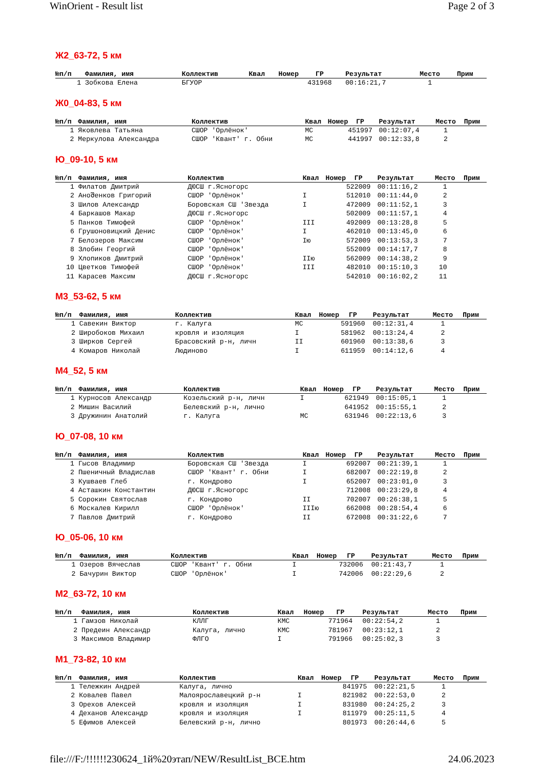WinOrient - Result list Page 2 of 3
Ж2_63-72, 5 км
| №п/п | Фамилия, имя | Коллектив | Квал | Номер | ГР | Результат | Место | Прим |
| --- | --- | --- | --- | --- | --- | --- | --- | --- |
| 1 | Зобкова Елена | БГУОР | | 43 | 1968 | 00:16:21,7 | 1 | |
Ж0_04-83, 5 км
| №п/п | Фамилия, имя | Коллектив | Квал | Номер | ГР | Результат | Место | Прим |
| --- | --- | --- | --- | --- | --- | --- | --- | --- |
| 1 | Яковлева Татьяна | СШОР 'Орлёнок' | МС | 45 | 1997 | 00:12:07,4 | 1 | |
| 2 | Меркулова Александра | СШОР 'Квант' г. Обни | МС | 44 | 1997 | 00:12:33,8 | 2 | |
Ю_09-10, 5 км
| №п/п | Фамилия, имя | Коллектив | Квал | Номер | ГР | Результат | Место | Прим |
| --- | --- | --- | --- | --- | --- | --- | --- | --- |
| 1 | Филатов Дмитрий | ДЮСШ г.Ясногорс | | 52 | 2009 | 00:11:16,2 | 1 | |
| 2 | Аноშенков Григорий | СШОР 'Орлёнок' | I | 51 | 2010 | 00:11:44,0 | 2 | |
| 3 | Шилов Александр | Боровская СШ 'Звезда | I | 47 | 2009 | 00:11:52,1 | 3 | |
| 4 | Баркашов Макар | ДЮСШ г.Ясногорс | | 50 | 2009 | 00:11:57,1 | 4 | |
| 5 | Панков Тимофей | СШОР 'Орлёнок' | III | 49 | 2009 | 00:13:28,8 | 5 | |
| 6 | Грушоновицкий Денис | СШОР 'Орлёнок' | I | 46 | 2010 | 00:13:45,0 | 6 | |
| 7 | Белозеров Максим | СШОР 'Орлёнок' | Iю | 57 | 2009 | 00:13:53,3 | 7 | |
| 8 | Злобин Георгий | СШОР 'Орлёнок' | | 55 | 2009 | 00:14:17,7 | 8 | |
| 9 | Хлопиков Дмитрий | СШОР 'Орлёнок' | IIю | 56 | 2009 | 00:14:38,2 | 9 | |
| 10 | Цветков Тимофей | СШОР 'Орлёнок' | III | 48 | 2010 | 00:15:10,3 | 10 | |
| 11 | Карасев Максим | ДЮСШ г.Ясногорс | | 54 | 2010 | 00:16:02,2 | 11 | |
М3_53-62, 5 км
| №п/п | Фамилия, имя | Коллектив | Квал | Номер | ГР | Результат | Место | Прим |
| --- | --- | --- | --- | --- | --- | --- | --- | --- |
| 1 | Савекин Виктор | г. Калуга | МС | 59 | 1960 | 00:12:31,4 | 1 | |
| 2 | Широбоков Михаил | кровля и изоляция | I | 58 | 1962 | 00:13:24,4 | 2 | |
| 3 | Ширков Сергей | Брасовский р-н, личн | II | 60 | 1960 | 00:13:38,6 | 3 | |
| 4 | Комаров Николай | Людиново | I | 61 | 1959 | 00:14:12,6 | 4 | |
М4_52, 5 км
| №п/п | Фамилия, имя | Коллектив | Квал | Номер | ГР | Результат | Место | Прим |
| --- | --- | --- | --- | --- | --- | --- | --- | --- |
| 1 | Курносов Александр | Козельский р-н, личн | I | 62 | 1949 | 00:15:05,1 | 1 | |
| 2 | Мишин Василий | Белевский р-н, лично | | 64 | 1952 | 00:15:55,1 | 2 | |
| 3 | Дружинин Анатолий | г. Калуга | МС | 63 | 1946 | 00:22:13,6 | 3 | |
Ю_07-08, 10 км
| №п/п | Фамилия, имя | Коллектив | Квал | Номер | ГР | Результат | Место | Прим |
| --- | --- | --- | --- | --- | --- | --- | --- | --- |
| 1 | Гысов Владимир | Боровская СШ 'Звезда | I | 69 | 2007 | 00:21:39,1 | 1 | |
| 2 | Пшеничный Владислав | СШОР 'Квант' г. Обни | I | 68 | 2007 | 00:22:19,8 | 2 | |
| 3 | Кушваев Глеб | г. Кондрово | I | 65 | 2007 | 00:23:01,0 | 3 | |
| 4 | Асташкин Константин | ДЮСШ г.Ясногорс | | 71 | 2008 | 00:23:29,8 | 4 | |
| 5 | Сорокин Святослав | г. Кондрово | II | 70 | 2007 | 00:26:38,1 | 5 | |
| 6 | Москалев Кирилл | СШОР 'Орлёнок' | IIIю | 66 | 2008 | 00:28:54,4 | 6 | |
| 7 | Павлов Дмитрий | г. Кондрово | II | 67 | 2008 | 00:31:22,6 | 7 | |
Ю_05-06, 10 км
| №п/п | Фамилия, имя | Коллектив | Квал | Номер | ГР | Результат | Место | Прим |
| --- | --- | --- | --- | --- | --- | --- | --- | --- |
| 1 | Озеров Вячеслав | СШОР 'Квант' г. Обни | I | 73 | 2006 | 00:21:43,7 | 1 | |
| 2 | Бачурин Виктор | СШОР 'Орлёнок' | I | 74 | 2006 | 00:22:29,6 | 2 | |
М2_63-72, 10 км
| №п/п | Фамилия, имя | Коллектив | Квал | Номер | ГР | Результат | Место | Прим |
| --- | --- | --- | --- | --- | --- | --- | --- | --- |
| 1 | Гамзов Николай | КЛЛГ | КМС | 77 | 1964 | 00:22:54,2 | 1 | |
| 2 | Предеин Александр | Калуга, лично | КМС | 78 | 1967 | 00:23:12,1 | 2 | |
| 3 | Максимов Владимир | ФЛГО | I | 79 | 1966 | 00:25:02,3 | 3 | |
М1_73-82, 10 км
| №п/п | Фамилия, имя | Коллектив | Квал | Номер | ГР | Результат | Место | Прим |
| --- | --- | --- | --- | --- | --- | --- | --- | --- |
| 1 | Тележкин Андрей | Калуга, лично | | 84 | 1975 | 00:22:21,5 | 1 | |
| 2 | Ковалев Павел | Малоярославецкий р-н | I | 82 | 1982 | 00:22:53,0 | 2 | |
| 3 | Орехов Алексей | кровля и изоляция | I | 83 | 1980 | 00:24:25,2 | 3 | |
| 4 | Деханов Александр | кровля и изоляция | I | 81 | 1979 | 00:25:11,5 | 4 | |
| 5 | Ефимов Алексей | Белевский р-н, лично | | 80 | 1973 | 00:26:44,6 | 5 | |
file:///F:/!!!!!!230624_1й%20этап/NEW/ResultList_ВСЕ.htm 24.06.2023